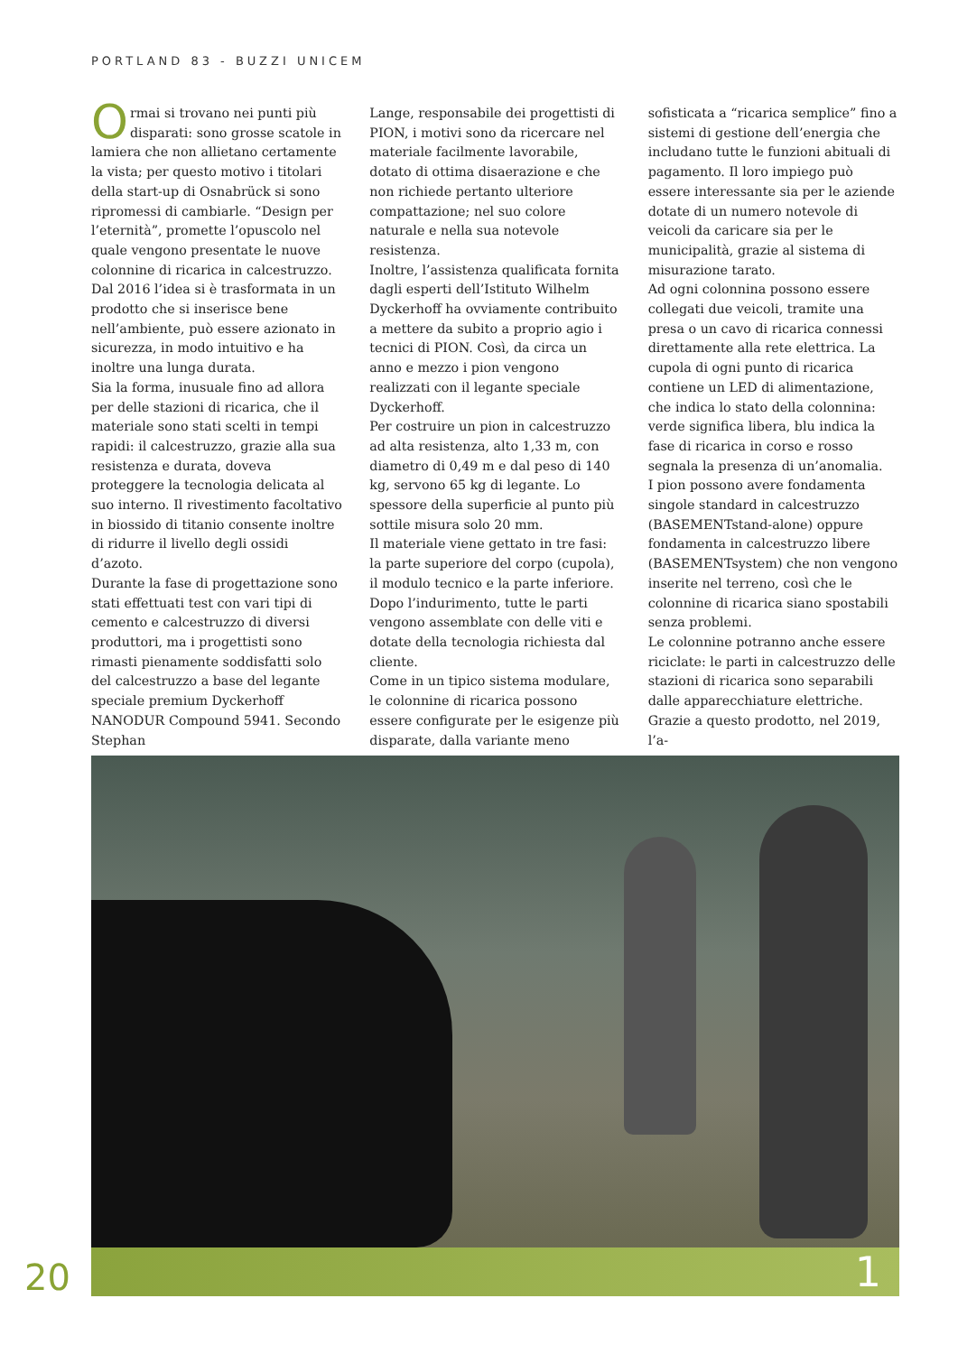PORTLAND 83 - BUZZI UNICEM
Ormai si trovano nei punti più disparati: sono grosse scatole in lamiera che non allietano certamente la vista; per questo motivo i titolari della start-up di Osnabrück si sono ripromessi di cambiarle. “Design per l’eternità”, promette l’opuscolo nel quale vengono presentate le nuove colonnine di ricarica in calcestruzzo. Dal 2016 l’idea si è trasformata in un prodotto che si inserisce bene nell’ambiente, può essere azionato in sicurezza, in modo intuitivo e ha inoltre una lunga durata.
Sia la forma, inusuale fino ad allora per delle stazioni di ricarica, che il materiale sono stati scelti in tempi rapidi: il calcestruzzo, grazie alla sua resistenza e durata, doveva proteggere la tecnologia delicata al suo interno. Il rivestimento facoltativo in biossido di titanio consente inoltre di ridurre il livello degli ossidi d’azoto.
Durante la fase di progettazione sono stati effettuati test con vari tipi di cemento e calcestruzzo di diversi produttori, ma i progettisti sono rimasti pienamente soddisfatti solo del calcestruzzo a base del legante speciale premium Dyckerhoff NANODUR Compound 5941. Secondo Stephan
Lange, responsabile dei progettisti di PION, i motivi sono da ricercare nel materiale facilmente lavorabile, dotato di ottima disaerazione e che non richiede pertanto ulteriore compattazione; nel suo colore naturale e nella sua notevole resistenza.
Inoltre, l’assistenza qualificata fornita dagli esperti dell’Istituto Wilhelm Dyckerhoff ha ovviamente contribuito a mettere da subito a proprio agio i tecnici di PION. Così, da circa un anno e mezzo i pion vengono realizzati con il legante speciale Dyckerhoff.
Per costruire un pion in calcestruzzo ad alta resistenza, alto 1,33 m, con diametro di 0,49 m e dal peso di 140 kg, servono 65 kg di legante. Lo spessore della superficie al punto più sottile misura solo 20 mm.
Il materiale viene gettato in tre fasi: la parte superiore del corpo (cupola), il modulo tecnico e la parte inferiore. Dopo l’indurimento, tutte le parti vengono assemblate con delle viti e dotate della tecnologia richiesta dal cliente.
Come in un tipico sistema modulare, le colonnine di ricarica possono essere configurate per le esigenze più disparate, dalla variante meno
sofisticata a “ricarica semplice” fino a sistemi di gestione dell’energia che includano tutte le funzioni abituali di pagamento. Il loro impiego può essere interessante sia per le aziende dotate di un numero notevole di veicoli da caricare sia per le municipalità, grazie al sistema di misurazione tarato.
Ad ogni colonnina possono essere collegati due veicoli, tramite una presa o un cavo di ricarica connessi direttamente alla rete elettrica. La cupola di ogni punto di ricarica contiene un LED di alimentazione, che indica lo stato della colonnina: verde significa libera, blu indica la fase di ricarica in corso e rosso segnala la presenza di un’anomalia.
I pion possono avere fondamenta singole standard in calcestruzzo (BASEMENTstand-alone) oppure fondamenta in calcestruzzo libere (BASEMENTsystem) che non vengono inserite nel terreno, così che le colonnine di ricarica siano spostabili senza problemi.
Le colonnine potranno anche essere riciclate: le parti in calcestruzzo delle stazioni di ricarica sono separabili dalle apparecchiature elettriche.
Grazie a questo prodotto, nel 2019, l’a-
1
20